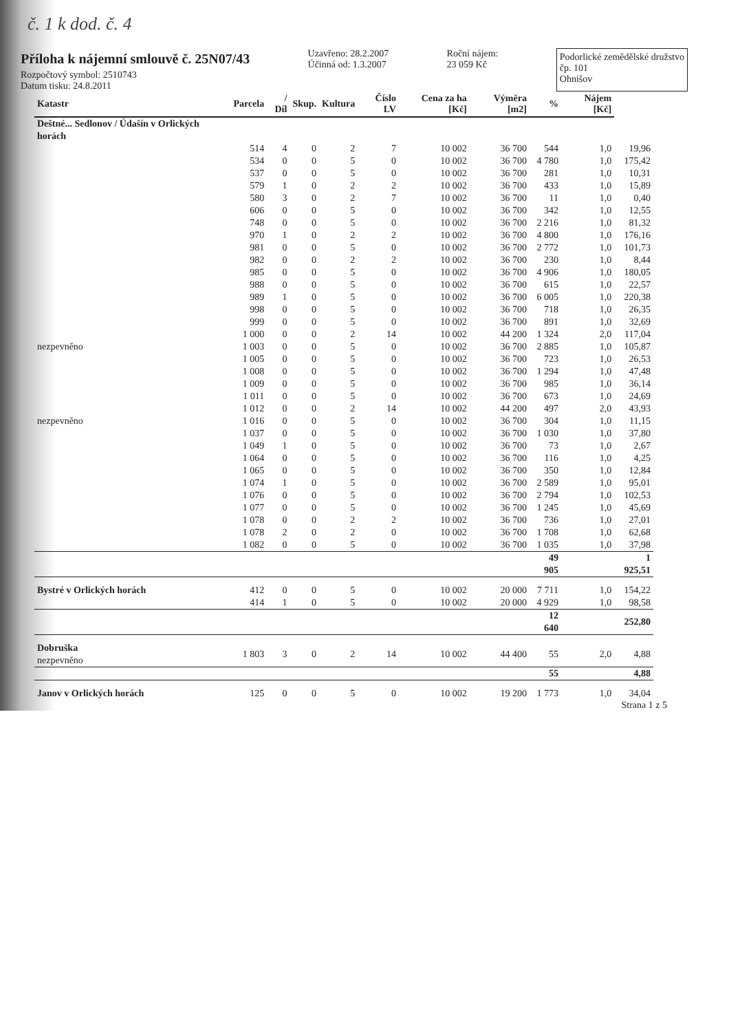č. 1 k dod. č. 4
Příloha k nájemní smlouvě č. 25N07/43
Rozpočtový symbol: 2510743
Datum tisku: 24.8.2011
Uzavřeno: 28.2.2007
Účinná od: 1.3.2007
Roční nájem:
23 059 Kč
Podorlické zemědělské družstvo
čp. 101
Ohnišov
| Katastr | Parcela | / Díl | Skup. | Kultura | Číslo LV | Cena za ha [Kč] | Výměra [m2] | % | Nájem [Kč] | |
| --- | --- | --- | --- | --- | --- | --- | --- | --- | --- | --- |
| Deštné... Sedlonov / Údašín v Orlických horách | | | | | | | | | | |
| | 514 | 4 | 0 | 2 | 7 | 10 002 | 36 700 | 544 | 1,0 | 19,96 |
| | 534 | 0 | 0 | 5 | 0 | 10 002 | 36 700 | 4 780 | 1,0 | 175,42 |
| | 537 | 0 | 0 | 5 | 0 | 10 002 | 36 700 | 281 | 1,0 | 10,31 |
| | 579 | 1 | 0 | 2 | 2 | 10 002 | 36 700 | 433 | 1,0 | 15,89 |
| | 580 | 3 | 0 | 2 | 7 | 10 002 | 36 700 | 11 | 1,0 | 0,40 |
| | 606 | 0 | 0 | 5 | 0 | 10 002 | 36 700 | 342 | 1,0 | 12,55 |
| | 748 | 0 | 0 | 5 | 0 | 10 002 | 36 700 | 2 216 | 1,0 | 81,32 |
| | 970 | 1 | 0 | 2 | 2 | 10 002 | 36 700 | 4 800 | 1,0 | 176,16 |
| | 981 | 0 | 0 | 5 | 0 | 10 002 | 36 700 | 2 772 | 1,0 | 101,73 |
| | 982 | 0 | 0 | 2 | 2 | 10 002 | 36 700 | 230 | 1,0 | 8,44 |
| | 985 | 0 | 0 | 5 | 0 | 10 002 | 36 700 | 4 906 | 1,0 | 180,05 |
| | 988 | 0 | 0 | 5 | 0 | 10 002 | 36 700 | 615 | 1,0 | 22,57 |
| | 989 | 1 | 0 | 5 | 0 | 10 002 | 36 700 | 6 005 | 1,0 | 220,38 |
| | 998 | 0 | 0 | 5 | 0 | 10 002 | 36 700 | 718 | 1,0 | 26,35 |
| | 999 | 0 | 0 | 5 | 0 | 10 002 | 36 700 | 891 | 1,0 | 32,69 |
| | 1 000 | 0 | 0 | 2 | 14 | 10 002 | 44 200 | 1 324 | 2,0 | 117,04 |
| nezpevněno | 1 003 | 0 | 0 | 5 | 0 | 10 002 | 36 700 | 2 885 | 1,0 | 105,87 |
| | 1 005 | 0 | 0 | 5 | 0 | 10 002 | 36 700 | 723 | 1,0 | 26,53 |
| | 1 008 | 0 | 0 | 5 | 0 | 10 002 | 36 700 | 1 294 | 1,0 | 47,48 |
| | 1 009 | 0 | 0 | 5 | 0 | 10 002 | 36 700 | 985 | 1,0 | 36,14 |
| | 1 011 | 0 | 0 | 5 | 0 | 10 002 | 36 700 | 673 | 1,0 | 24,69 |
| | 1 012 | 0 | 0 | 2 | 14 | 10 002 | 44 200 | 497 | 2,0 | 43,93 |
| nezpevněno | 1 016 | 0 | 0 | 5 | 0 | 10 002 | 36 700 | 304 | 1,0 | 11,15 |
| | 1 037 | 0 | 0 | 5 | 0 | 10 002 | 36 700 | 1 030 | 1,0 | 37,80 |
| | 1 049 | 1 | 0 | 5 | 0 | 10 002 | 36 700 | 73 | 1,0 | 2,67 |
| | 1 064 | 0 | 0 | 5 | 0 | 10 002 | 36 700 | 116 | 1,0 | 4,25 |
| | 1 065 | 0 | 0 | 5 | 0 | 10 002 | 36 700 | 350 | 1,0 | 12,84 |
| | 1 074 | 1 | 0 | 5 | 0 | 10 002 | 36 700 | 2 589 | 1,0 | 95,01 |
| | 1 076 | 0 | 0 | 5 | 0 | 10 002 | 36 700 | 2 794 | 1,0 | 102,53 |
| | 1 077 | 0 | 0 | 5 | 0 | 10 002 | 36 700 | 1 245 | 1,0 | 45,69 |
| | 1 078 | 0 | 0 | 2 | 2 | 10 002 | 36 700 | 736 | 1,0 | 27,01 |
| | 1 078 | 2 | 0 | 2 | 0 | 10 002 | 36 700 | 1 708 | 1,0 | 62,68 |
| | 1 082 | 0 | 0 | 5 | 0 | 10 002 | 36 700 | 1 035 | 1,0 | 37,98 |
| | | | | | | | | 49 905 | | 1 925,51 |
| Bystré v Orlických horách | 412 | 0 | 0 | 5 | 0 | 10 002 | 20 000 | 7 711 | 1,0 | 154,22 |
| | 414 | 1 | 0 | 5 | 0 | 10 002 | 20 000 | 4 929 | 1,0 | 98,58 |
| | | | | | | | | 12 640 | | 252,80 |
| Dobruška nezpevněno | 1 803 | 3 | 0 | 2 | 14 | 10 002 | 44 400 | 55 | 2,0 | 4,88 |
| | | | | | | | | 55 | | 4,88 |
| Janov v Orlických horách | 125 | 0 | 0 | 5 | 0 | 10 002 | 19 200 | 1 773 | 1,0 | 34,04 |
Strana 1 z 5